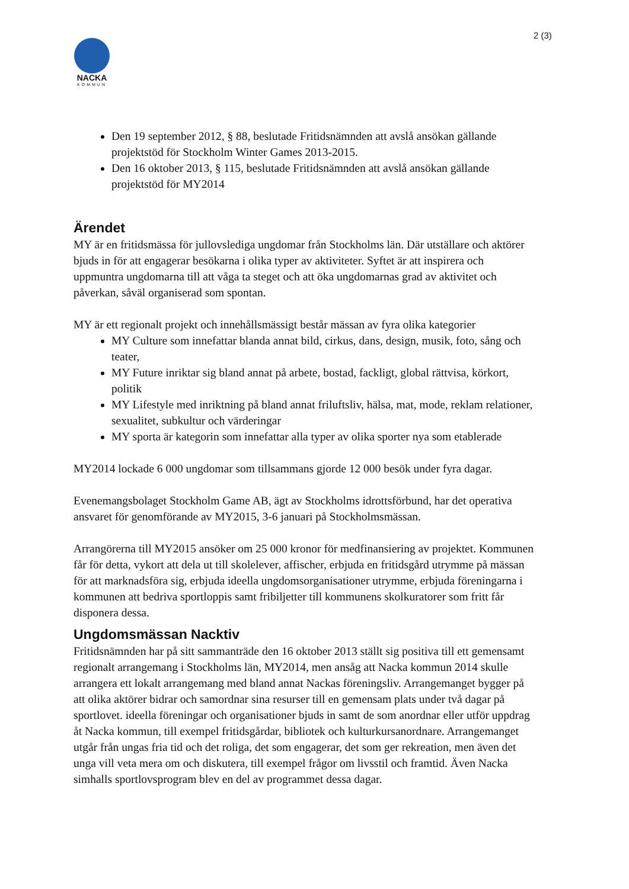2 (3)
NACKA
KOMMUN
Den 19 september 2012, § 88, beslutade Fritidsnämnden att avslå ansökan gällande projektstöd för Stockholm Winter Games 2013-2015.
Den 16 oktober 2013, § 115, beslutade Fritidsnämnden att avslå ansökan gällande projektstöd för MY2014
Ärendet
MY är en fritidsmässa för jullovslediga ungdomar från Stockholms län. Där utställare och aktörer bjuds in för att engagerar besökarna i olika typer av aktiviteter. Syftet är att inspirera och uppmuntra ungdomarna till att våga ta steget och att öka ungdomarnas grad av aktivitet och påverkan, såväl organiserad som spontan.
MY är ett regionalt projekt och innehållsmässigt består mässan av fyra olika kategorier
MY Culture som innefattar blanda annat bild, cirkus, dans, design, musik, foto, sång och teater,
MY Future inriktar sig bland annat på arbete, bostad, fackligt, global rättvisa, körkort, politik
MY Lifestyle med inriktning på bland annat friluftsliv, hälsa, mat, mode, reklam relationer, sexualitet, subkultur och värderingar
MY sporta är kategorin som innefattar alla typer av olika sporter nya som etablerade
MY2014 lockade 6 000 ungdomar som tillsammans gjorde 12 000 besök under fyra dagar.
Evenemangsbolaget Stockholm Game AB, ägt av Stockholms idrottsförbund, har det operativa ansvaret för genomförande av MY2015, 3-6 januari på Stockholmsmässan.
Arrangörerna till MY2015 ansöker om 25 000 kronor för medfinansiering av projektet. Kommunen får för detta, vykort att dela ut till skolelever, affischer, erbjuda en fritidsgård utrymme på mässan för att marknadsföra sig, erbjuda ideella ungdomsorganisationer utrymme, erbjuda föreningarna i kommunen att bedriva sportloppis samt fribiljetter till kommunens skolkuratorer som fritt får disponera dessa.
Ungdomsmässan Nacktiv
Fritidsnämnden har på sitt sammanträde den 16 oktober 2013 ställt sig positiva till ett gemensamt regionalt arrangemang i Stockholms län, MY2014, men ansåg att Nacka kommun 2014 skulle arrangera ett lokalt arrangemang med bland annat Nackas föreningsliv. Arrangemanget bygger på att olika aktörer bidrar och samordnar sina resurser till en gemensam plats under två dagar på sportlovet. ideella föreningar och organisationer bjuds in samt de som anordnar eller utför uppdrag åt Nacka kommun, till exempel fritidsgårdar, bibliotek och kulturkursanordnare. Arrangemanget utgår från ungas fria tid och det roliga, det som engagerar, det som ger rekreation, men även det unga vill veta mera om och diskutera, till exempel frågor om livsstil och framtid. Även Nacka simhalls sportlovsprogram blev en del av programmet dessa dagar.